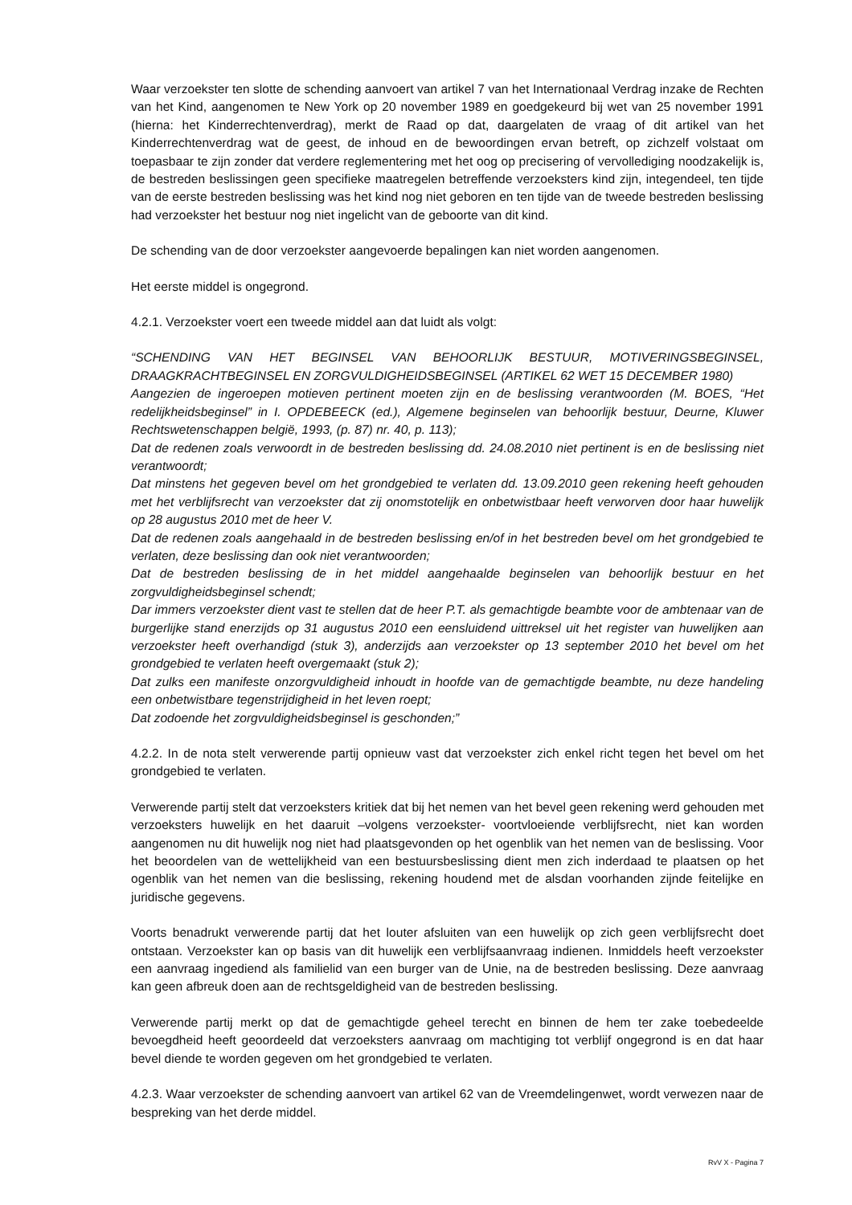Waar verzoekster ten slotte de schending aanvoert van artikel 7 van het Internationaal Verdrag inzake de Rechten van het Kind, aangenomen te New York op 20 november 1989 en goedgekeurd bij wet van 25 november 1991 (hierna: het Kinderrechtenverdrag), merkt de Raad op dat, daargelaten de vraag of dit artikel van het Kinderrechtenverdrag wat de geest, de inhoud en de bewoordingen ervan betreft, op zichzelf volstaat om toepasbaar te zijn zonder dat verdere reglementering met het oog op precisering of vervollediging noodzakelijk is, de bestreden beslissingen geen specifieke maatregelen betreffende verzoeksters kind zijn, integendeel, ten tijde van de eerste bestreden beslissing was het kind nog niet geboren en ten tijde van de tweede bestreden beslissing had verzoekster het bestuur nog niet ingelicht van de geboorte van dit kind.
De schending van de door verzoekster aangevoerde bepalingen kan niet worden aangenomen.
Het eerste middel is ongegrond.
4.2.1. Verzoekster voert een tweede middel aan dat luidt als volgt:
“SCHENDING VAN HET BEGINSEL VAN BEHOORLIJK BESTUUR, MOTIVERINGSBEGINSEL, DRAAGKRACHTBEGINSEL EN ZORGVULDIGHEIDSBEGINSEL (ARTIKEL 62 WET 15 DECEMBER 1980)
Aangezien de ingeroepen motieven pertinent moeten zijn en de beslissing verantwoorden (M. BOES, “Het redelijkheidsbeginsel” in I. OPDEBEECK (ed.), Algemene beginselen van behoorlijk bestuur, Deurne, Kluwer Rechtswetenschappen belgië, 1993, (p. 87) nr. 40, p. 113);
Dat de redenen zoals verwoordt in de bestreden beslissing dd. 24.08.2010 niet pertinent is en de beslissing niet verantwoordt;
Dat minstens het gegeven bevel om het grondgebied te verlaten dd. 13.09.2010 geen rekening heeft gehouden met het verblijfsrecht van verzoekster dat zij onomstotelijk en onbetwistbaar heeft verworven door haar huwelijk op 28 augustus 2010 met de heer V.
Dat de redenen zoals aangehaald in de bestreden beslissing en/of in het bestreden bevel om het grondgebied te verlaten, deze beslissing dan ook niet verantwoorden;
Dat de bestreden beslissing de in het middel aangehaalde beginselen van behoorlijk bestuur en het zorgvuldigheidsbeginsel schendt;
Dar immers verzoekster dient vast te stellen dat de heer P.T. als gemachtigde beambte voor de ambtenaar van de burgerlijke stand enerzijds op 31 augustus 2010 een eensluidend uittreksel uit het register van huwelijken aan verzoekster heeft overhandigd (stuk 3), anderzijds aan verzoekster op 13 september 2010 het bevel om het grondgebied te verlaten heeft overgemaakt (stuk 2);
Dat zulks een manifeste onzorgvuldigheid inhoudt in hoofde van de gemachtigde beambte, nu deze handeling een onbetwistbare tegenstrijdigheid in het leven roept;
Dat zodoende het zorgvuldigheidsbeginsel is geschonden;”
4.2.2. In de nota stelt verwerende partij opnieuw vast dat verzoekster zich enkel richt tegen het bevel om het grondgebied te verlaten.
Verwerende partij stelt dat verzoeksters kritiek dat bij het nemen van het bevel geen rekening werd gehouden met verzoeksters huwelijk en het daaruit –volgens verzoekster- voortvloeiende verblijfsrecht, niet kan worden aangenomen nu dit huwelijk nog niet had plaatsgevonden op het ogenblik van het nemen van de beslissing. Voor het beoordelen van de wettelijkheid van een bestuursbeslissing dient men zich inderdaad te plaatsen op het ogenblik van het nemen van die beslissing, rekening houdend met de alsdan voorhanden zijnde feitelijke en juridische gegevens.
Voorts benadrukt verwerende partij dat het louter afsluiten van een huwelijk op zich geen verblijfsrecht doet ontstaan. Verzoekster kan op basis van dit huwelijk een verblijfsaanvraag indienen. Inmiddels heeft verzoekster een aanvraag ingediend als familielid van een burger van de Unie, na de bestreden beslissing. Deze aanvraag kan geen afbreuk doen aan de rechtsgeldigheid van de bestreden beslissing.
Verwerende partij merkt op dat de gemachtigde geheel terecht en binnen de hem ter zake toebedeelde bevoegdheid heeft geoordeeld dat verzoeksters aanvraag om machtiging tot verblijf ongegrond is en dat haar bevel diende te worden gegeven om het grondgebied te verlaten.
4.2.3. Waar verzoekster de schending aanvoert van artikel 62 van de Vreemdelingenwet, wordt verwezen naar de bespreking van het derde middel.
RvV X - Pagina 7